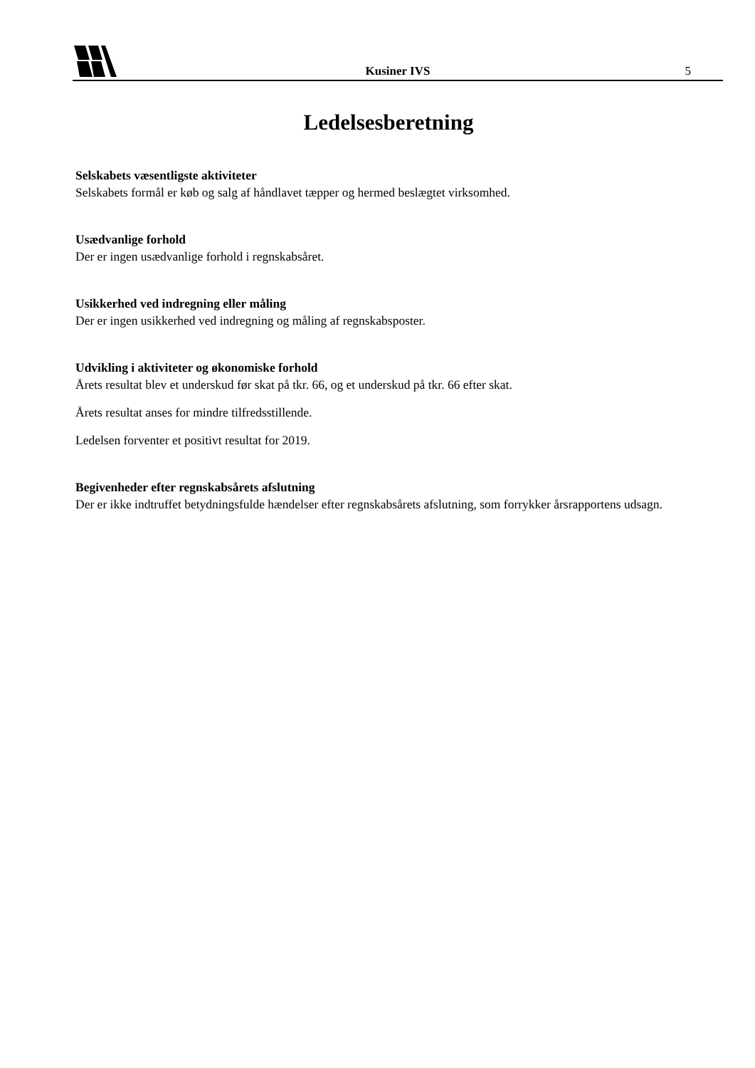Kusiner IVS 5
Ledelsesberetning
Selskabets væsentligste aktiviteter
Selskabets formål er køb og salg af håndlavet tæpper og hermed beslægtet virksomhed.
Usædvanlige forhold
Der er ingen usædvanlige forhold i regnskabsåret.
Usikkerhed ved indregning eller måling
Der er ingen usikkerhed ved indregning og måling af regnskabsposter.
Udvikling i aktiviteter og økonomiske forhold
Årets resultat blev et underskud før skat på tkr. 66, og et underskud på tkr. 66 efter skat.
Årets resultat anses for mindre tilfredsstillende.
Ledelsen forventer et positivt resultat for 2019.
Begivenheder efter regnskabsårets afslutning
Der er ikke indtruffet betydningsfulde hændelser efter regnskabsårets afslutning, som forrykker årsrapportens udsagn.